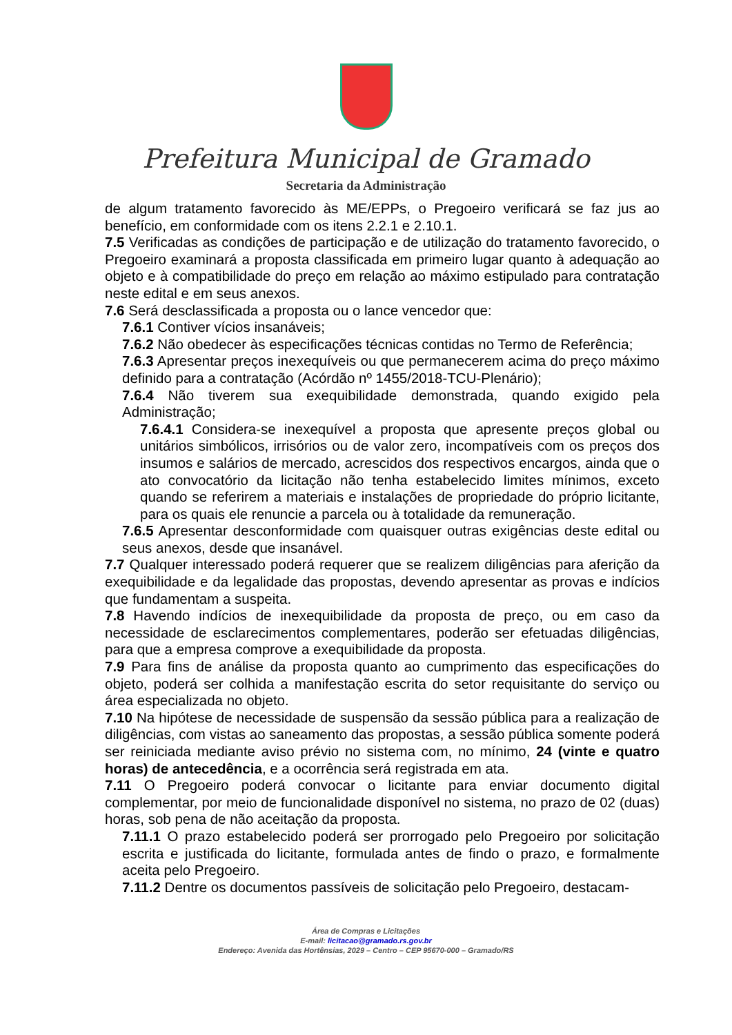Prefeitura Municipal de Gramado
Secretaria da Administração
de algum tratamento favorecido às ME/EPPs, o Pregoeiro verificará se faz jus ao benefício, em conformidade com os itens 2.2.1 e 2.10.1.
7.5 Verificadas as condições de participação e de utilização do tratamento favorecido, o Pregoeiro examinará a proposta classificada em primeiro lugar quanto à adequação ao objeto e à compatibilidade do preço em relação ao máximo estipulado para contratação neste edital e em seus anexos.
7.6 Será desclassificada a proposta ou o lance vencedor que:
7.6.1 Contiver vícios insanáveis;
7.6.2 Não obedecer às especificações técnicas contidas no Termo de Referência;
7.6.3 Apresentar preços inexequíveis ou que permanecerem acima do preço máximo definido para a contratação (Acórdão nº 1455/2018-TCU-Plenário);
7.6.4 Não tiverem sua exequibilidade demonstrada, quando exigido pela Administração;
7.6.4.1 Considera-se inexequível a proposta que apresente preços global ou unitários simbólicos, irrisórios ou de valor zero, incompatíveis com os preços dos insumos e salários de mercado, acrescidos dos respectivos encargos, ainda que o ato convocatório da licitação não tenha estabelecido limites mínimos, exceto quando se referirem a materiais e instalações de propriedade do próprio licitante, para os quais ele renuncie a parcela ou à totalidade da remuneração.
7.6.5 Apresentar desconformidade com quaisquer outras exigências deste edital ou seus anexos, desde que insanável.
7.7 Qualquer interessado poderá requerer que se realizem diligências para aferição da exequibilidade e da legalidade das propostas, devendo apresentar as provas e indícios que fundamentam a suspeita.
7.8 Havendo indícios de inexequibilidade da proposta de preço, ou em caso da necessidade de esclarecimentos complementares, poderão ser efetuadas diligências, para que a empresa comprove a exequibilidade da proposta.
7.9 Para fins de análise da proposta quanto ao cumprimento das especificações do objeto, poderá ser colhida a manifestação escrita do setor requisitante do serviço ou área especializada no objeto.
7.10 Na hipótese de necessidade de suspensão da sessão pública para a realização de diligências, com vistas ao saneamento das propostas, a sessão pública somente poderá ser reiniciada mediante aviso prévio no sistema com, no mínimo, 24 (vinte e quatro horas) de antecedência, e a ocorrência será registrada em ata.
7.11 O Pregoeiro poderá convocar o licitante para enviar documento digital complementar, por meio de funcionalidade disponível no sistema, no prazo de 02 (duas) horas, sob pena de não aceitação da proposta.
7.11.1 O prazo estabelecido poderá ser prorrogado pelo Pregoeiro por solicitação escrita e justificada do licitante, formulada antes de findo o prazo, e formalmente aceita pelo Pregoeiro.
7.11.2 Dentre os documentos passíveis de solicitação pelo Pregoeiro, destacam-
Área de Compras e Licitações
E-mail: licitacao@gramado.rs.gov.br
Endereço: Avenida das Hortênsias, 2029 – Centro – CEP 95670-000 – Gramado/RS